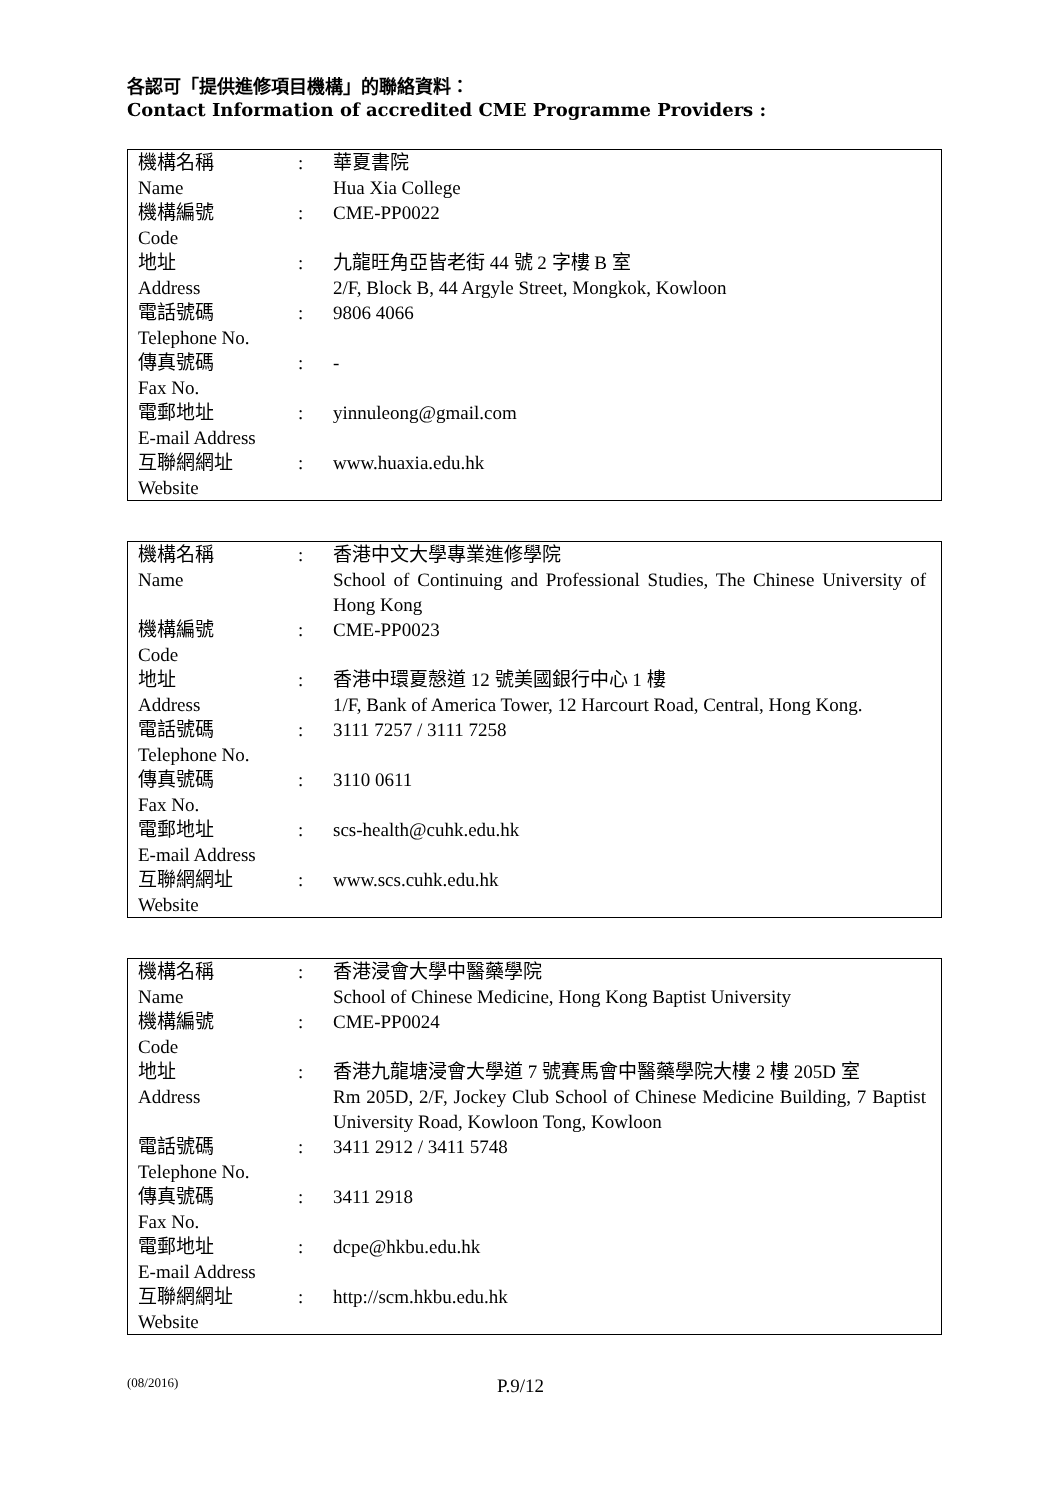各認可「提供進修項目機構」的聯絡資料：
Contact Information of accredited CME Programme Providers :
| 機構名稱 Name | : | 華夏書院 Hua Xia College |
| 機構編號 Code | : | CME-PP0022 |
| 地址 Address | : | 九龍旺角亞皆老街 44 號 2 字樓 B 室 2/F, Block B, 44 Argyle Street, Mongkok, Kowloon |
| 電話號碼 Telephone No. | : | 9806 4066 |
| 傳真號碼 Fax No. | : | - |
| 電郵地址 E-mail Address | : | yinnuleong@gmail.com |
| 互聯網網址 Website | : | www.huaxia.edu.hk |
| 機構名稱 Name | : | 香港中文大學專業進修學院 School of Continuing and Professional Studies, The Chinese University of Hong Kong |
| 機構編號 Code | : | CME-PP0023 |
| 地址 Address | : | 香港中環夏慤道 12 號美國銀行中心 1 樓 1/F, Bank of America Tower, 12 Harcourt Road, Central, Hong Kong. |
| 電話號碼 Telephone No. | : | 3111 7257 / 3111 7258 |
| 傳真號碼 Fax No. | : | 3110 0611 |
| 電郵地址 E-mail Address | : | scs-health@cuhk.edu.hk |
| 互聯網網址 Website | : | www.scs.cuhk.edu.hk |
| 機構名稱 Name | : | 香港浸會大學中醫藥學院 School of Chinese Medicine, Hong Kong Baptist University |
| 機構編號 Code | : | CME-PP0024 |
| 地址 Address | : | 香港九龍塘浸會大學道 7 號賽馬會中醫藥學院大樓 2 樓 205D 室 Rm 205D, 2/F, Jockey Club School of Chinese Medicine Building, 7 Baptist University Road, Kowloon Tong, Kowloon |
| 電話號碼 Telephone No. | : | 3411 2912 / 3411 5748 |
| 傳真號碼 Fax No. | : | 3411 2918 |
| 電郵地址 E-mail Address | : | dcpe@hkbu.edu.hk |
| 互聯網網址 Website | : | http://scm.hkbu.edu.hk |
(08/2016)
P.9/12